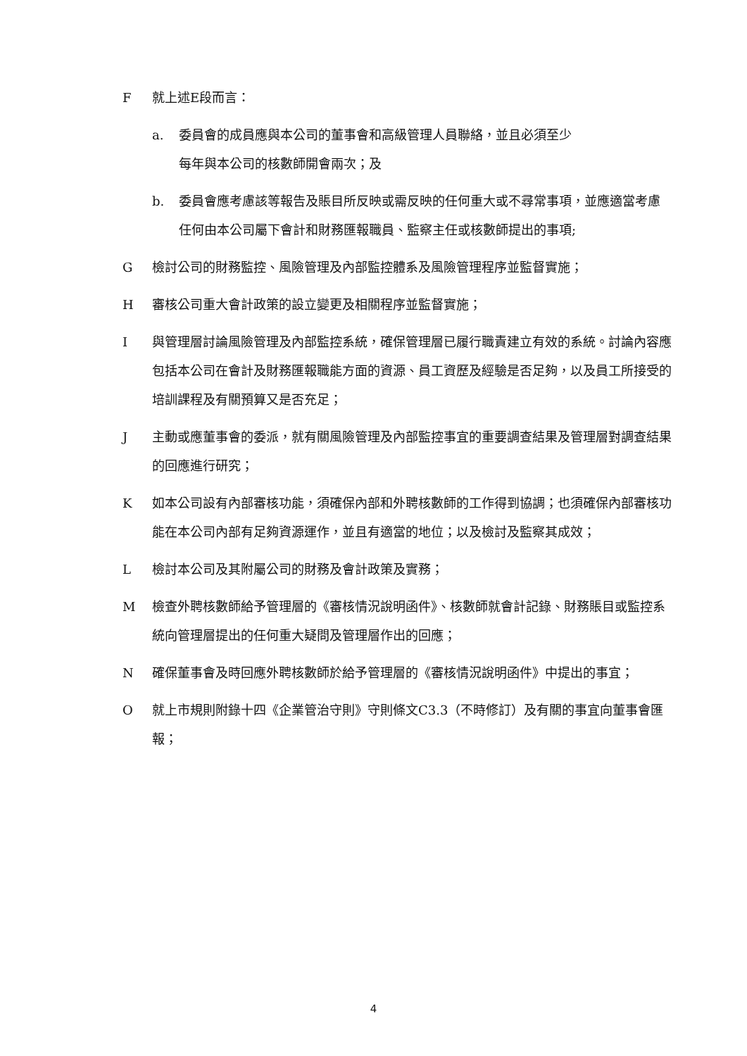F 就上述E段而言：
a. 委員會的成員應與本公司的董事會和高級管理人員聯絡，並且必須至少
每年與本公司的核數師開會兩次；及
b. 委員會應考慮該等報告及賬目所反映或需反映的任何重大或不尋常事項，並應適當考慮任何由本公司屬下會計和財務匯報職員、監察主任或核數師提出的事項;
G 檢討公司的財務監控、風險管理及內部監控體系及風險管理程序並監督實施；
H 審核公司重大會計政策的設立變更及相關程序並監督實施；
I 與管理層討論風險管理及內部監控系統，確保管理層已履行職責建立有效的系統。討論內容應包括本公司在會計及財務匯報職能方面的資源、員工資歷及經驗是否足夠，以及員工所接受的培訓課程及有關預算又是否充足；
J 主動或應董事會的委派，就有關風險管理及內部監控事宜的重要調查結果及管理層對調查結果的回應進行研究；
K 如本公司設有內部審核功能，須確保內部和外聘核數師的工作得到協調；也須確保內部審核功能在本公司內部有足夠資源運作，並且有適當的地位；以及檢討及監察其成效；
L 檢討本公司及其附屬公司的財務及會計政策及實務；
M 檢查外聘核數師給予管理層的《審核情況說明函件》、核數師就會計記錄、財務賬目或監控系統向管理層提出的任何重大疑問及管理層作出的回應；
N 確保董事會及時回應外聘核數師於給予管理層的《審核情況說明函件》中提出的事宜；
O 就上市規則附錄十四《企業管治守則》守則條文C3.3（不時修訂）及有關的事宜向董事會匯報；
4